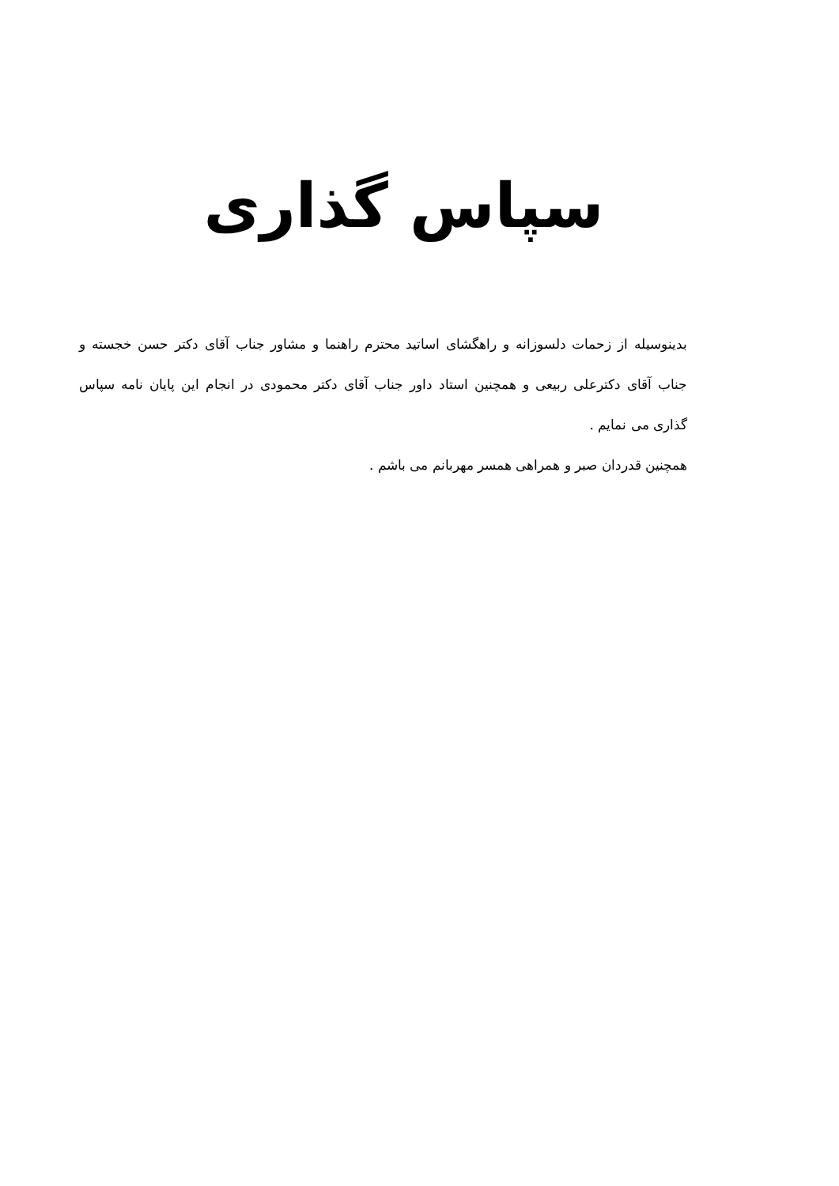سپاس گذاری
بدینوسیله از زحمات دلسوزانه و راهگشای اساتید محترم راهنما و مشاور جناب آقای دکتر حسن خجسته و جناب آقای دکترعلی ربیعی و همچنین استاد داور جناب آقای دکتر محمودی در انجام این پایان نامه سپاس گذاری می نمایم .
همچنین قدردان صبر و همراهی همسر مهربانم می باشم .